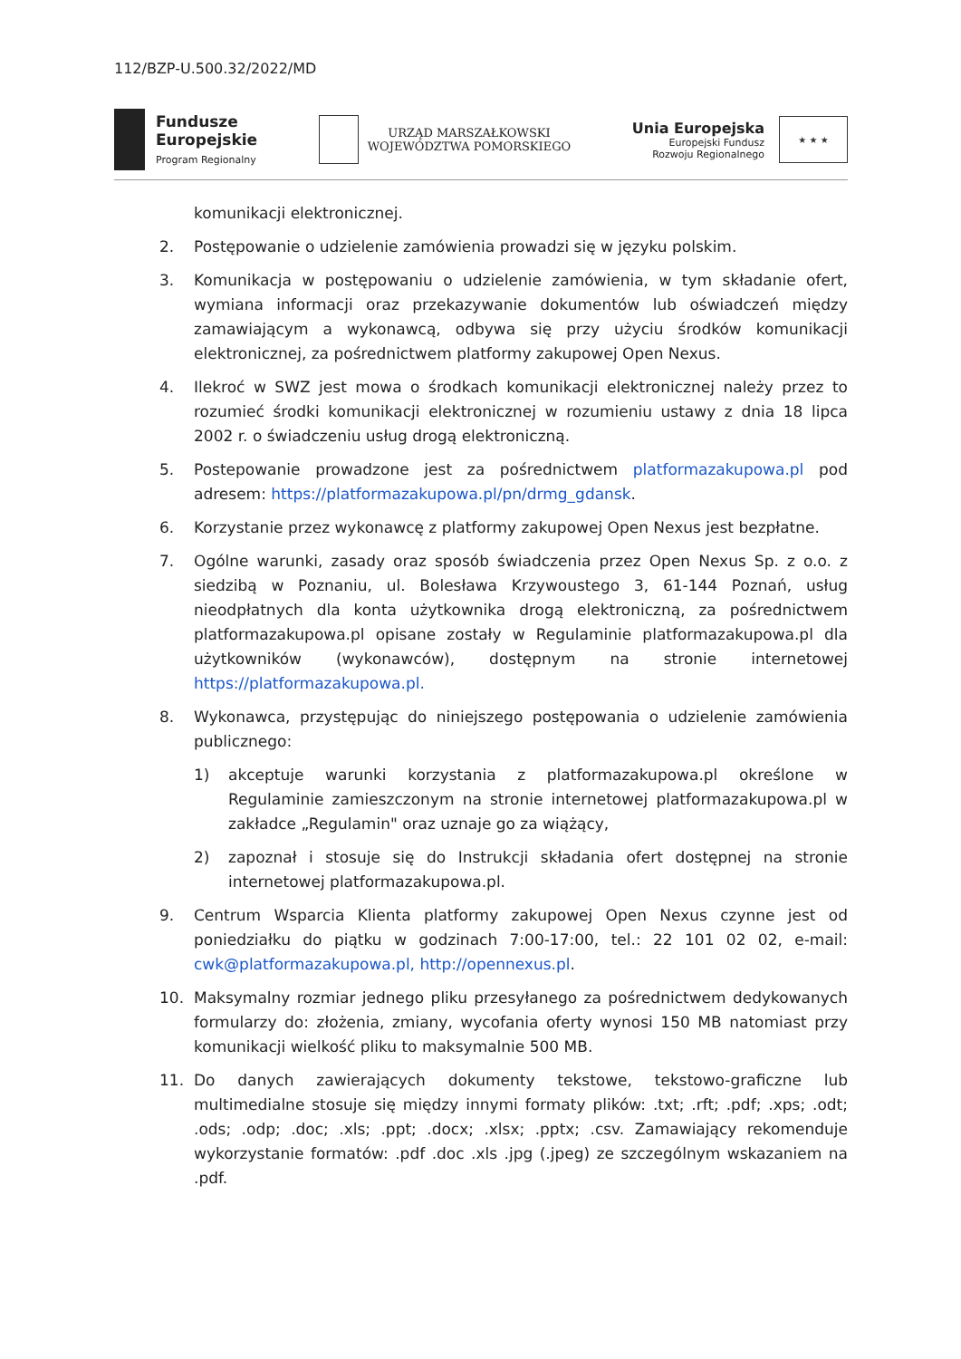112/BZP-U.500.32/2022/MD
Fundusze
Europejskie
Program Regionalny
URZĄD MARSZAŁKOWSKI
WOJEWÓDZTWA POMORSKIEGO
Unia Europejska
Europejski Fundusz
Rozwoju Regionalnego
★ ★ ★
komunikacji elektronicznej.
2. Postępowanie o udzielenie zamówienia prowadzi się w języku polskim.
3. Komunikacja w postępowaniu o udzielenie zamówienia, w tym składanie ofert, wymiana informacji oraz przekazywanie dokumentów lub oświadczeń między zamawiającym a wykonawcą, odbywa się przy użyciu środków komunikacji elektronicznej, za pośrednictwem platformy zakupowej Open Nexus.
4. Ilekroć w SWZ jest mowa o środkach komunikacji elektronicznej należy przez to rozumieć środki komunikacji elektronicznej w rozumieniu ustawy z dnia 18 lipca 2002 r. o świadczeniu usług drogą elektroniczną.
5. Postepowanie prowadzone jest za pośrednictwem platformazakupowa.pl pod adresem: https://platformazakupowa.pl/pn/drmg_gdansk.
6. Korzystanie przez wykonawcę z platformy zakupowej Open Nexus jest bezpłatne.
7. Ogólne warunki, zasady oraz sposób świadczenia przez Open Nexus Sp. z o.o. z siedzibą w Poznaniu, ul. Bolesława Krzywoustego 3, 61-144 Poznań, usług nieodpłatnych dla konta użytkownika drogą elektroniczną, za pośrednictwem platformazakupowa.pl opisane zostały w Regulaminie platformazakupowa.pl dla użytkowników (wykonawców), dostępnym na stronie internetowej https://platformazakupowa.pl.
8. Wykonawca, przystępując do niniejszego postępowania o udzielenie zamówienia publicznego:
1) akceptuje warunki korzystania z platformazakupowa.pl określone w Regulaminie zamieszczonym na stronie internetowej platformazakupowa.pl w zakładce „Regulamin" oraz uznaje go za wiążący,
2) zapoznał i stosuje się do Instrukcji składania ofert dostępnej na stronie internetowej platformazakupowa.pl.
9. Centrum Wsparcia Klienta platformy zakupowej Open Nexus czynne jest od poniedziałku do piątku w godzinach 7:00-17:00, tel.: 22 101 02 02, e-mail: cwk@platformazakupowa.pl, http://opennexus.pl.
10. Maksymalny rozmiar jednego pliku przesyłanego za pośrednictwem dedykowanych formularzy do: złożenia, zmiany, wycofania oferty wynosi 150 MB natomiast przy komunikacji wielkość pliku to maksymalnie 500 MB.
11. Do danych zawierających dokumenty tekstowe, tekstowo-graficzne lub multimedialne stosuje się między innymi formaty plików: .txt; .rft; .pdf; .xps; .odt; .ods; .odp; .doc; .xls; .ppt; .docx; .xlsx; .pptx; .csv. Zamawiający rekomenduje wykorzystanie formatów: .pdf .doc .xls .jpg (.jpeg) ze szczególnym wskazaniem na .pdf.